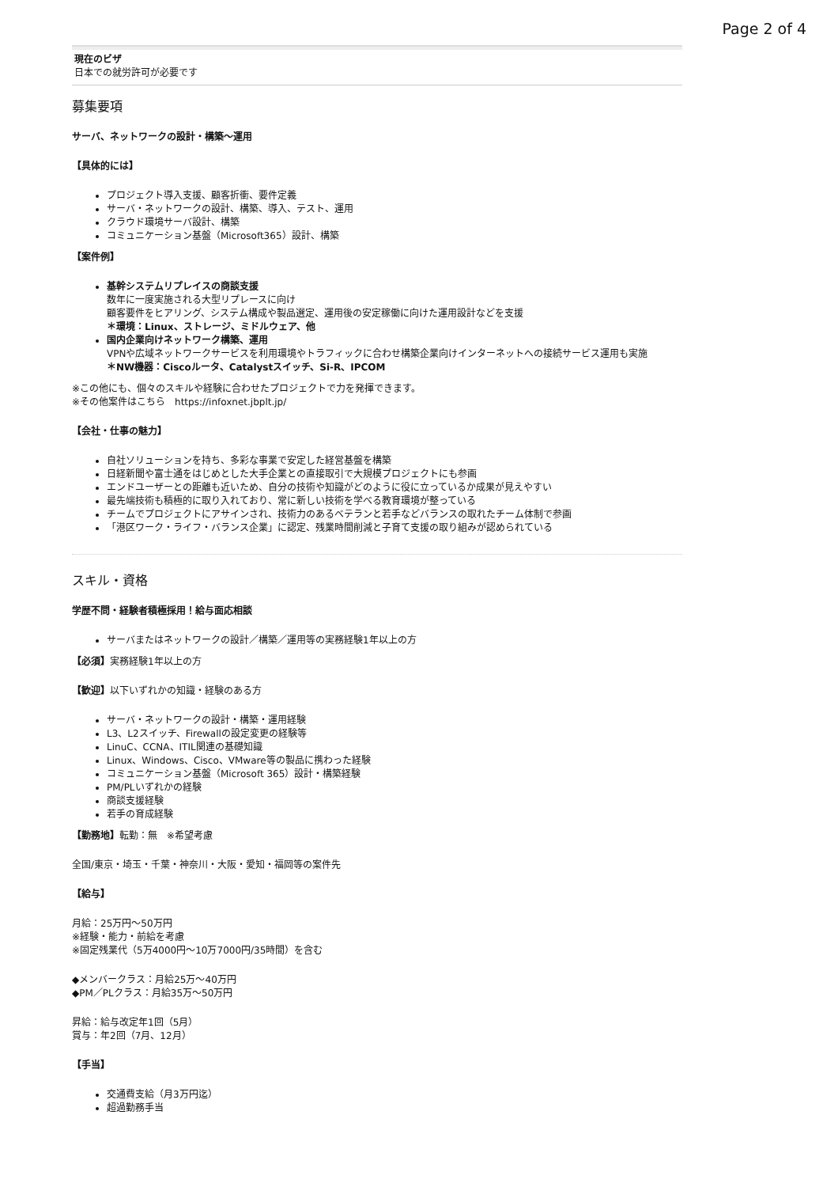Page 2 of 4
現在のビザ
日本での就労許可が必要です
募集要項
サーバ、ネットワークの設計・構築〜運用
【具体的には】
プロジェクト導入支援、顧客折衝、要件定義
サーバ・ネットワークの設計、構築、導入、テスト、運用
クラウド環境サーバ設計、構築
コミュニケーション基盤（Microsoft365）設計、構築
【案件例】
基幹システムリプレイスの商談支援
数年に一度実施される大型リプレースに向け
顧客要件をヒアリング、システム構成や製品選定、運用後の安定稼働に向けた運用設計などを支援
＊環境：Linux、ストレージ、ミドルウェア、他
国内企業向けネットワーク構築、運用
VPNや広域ネットワークサービスを利用環境やトラフィックに合わせ構築企業向けインターネットへの接続サービス運用も実施
＊NW機器：Ciscoルータ、Catalystスイッチ、Si-R、IPCOM
※この他にも、個々のスキルや経験に合わせたプロジェクトで力を発揮できます。
※その他案件はこちら　https://infoxnet.jbplt.jp/
【会社・仕事の魅力】
自社ソリューションを持ち、多彩な事業で安定した経営基盤を構築
日経新聞や富士通をはじめとした大手企業との直接取引で大規模プロジェクトにも参画
エンドユーザーとの距離も近いため、自分の技術や知識がどのように役に立っているか成果が見えやすい
最先端技術も積極的に取り入れており、常に新しい技術を学べる教育環境が整っている
チームでプロジェクトにアサインされ、技術力のあるベテランと若手などバランスの取れたチーム体制で参画
「港区ワーク・ライフ・バランス企業」に認定、残業時間削減と子育て支援の取り組みが認められている
スキル・資格
学歴不問・経験者積極採用！給与面応相談
サーバまたはネットワークの設計／構築／運用等の実務経験1年以上の方
【必須】実務経験1年以上の方
【歓迎】以下いずれかの知識・経験のある方
サーバ・ネットワークの設計・構築・運用経験
L3、L2スイッチ、Firewallの設定変更の経験等
LinuC、CCNA、ITIL関連の基礎知識
Linux、Windows、Cisco、VMware等の製品に携わった経験
コミュニケーション基盤（Microsoft 365）設計・構築経験
PM/PLいずれかの経験
商談支援経験
若手の育成経験
【勤務地】転勤：無　※希望考慮
全国/東京・埼玉・千葉・神奈川・大阪・愛知・福岡等の案件先
【給与】
月給：25万円〜50万円
※経験・能力・前給を考慮
※固定残業代（5万4000円〜10万7000円/35時間）を含む
◆メンバークラス：月給25万〜40万円
◆PM／PLクラス：月給35万〜50万円
昇給：給与改定年1回（5月）
賞与：年2回（7月、12月）
【手当】
交通費支給（月3万円迄）
超過勤務手当